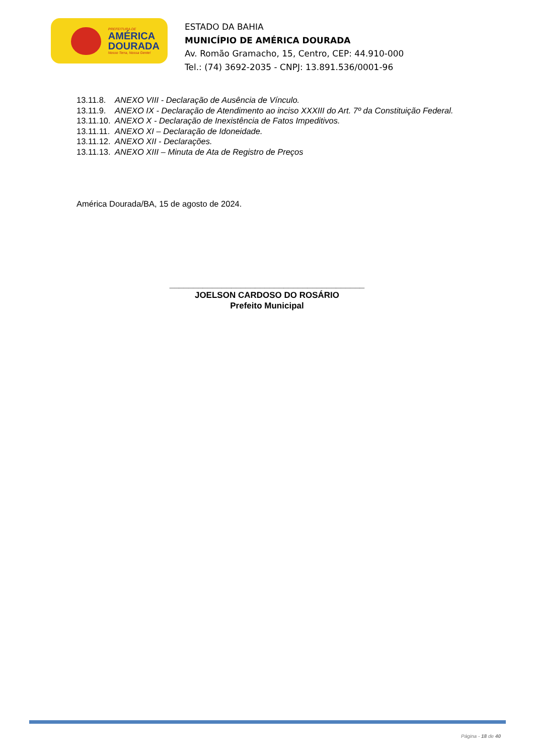PREFEITURA DE
AMÉRICA
DOURADA
Nosso Terra, Nossa Gente!
ESTADO DA BAHIA
MUNICÍPIO DE AMÉRICA DOURADA
Av. Romão Gramacho, 15, Centro, CEP: 44.910-000
Tel.: (74) 3692-2035 - CNPJ: 13.891.536/0001-96
13.11.8. ANEXO VIII - Declaração de Ausência de Vínculo.
13.11.9. ANEXO IX - Declaração de Atendimento ao inciso XXXIII do Art. 7º da Constituição Federal.
13.11.10. ANEXO X - Declaração de Inexistência de Fatos Impeditivos.
13.11.11. ANEXO XI – Declaração de Idoneidade.
13.11.12. ANEXO XII - Declarações.
13.11.13. ANEXO XIII – Minuta de Ata de Registro de Preços
América Dourada/BA, 15 de agosto de 2024.
_________________________________________
JOELSON CARDOSO DO ROSÁRIO
Prefeito Municipal
Página - 18 de 40